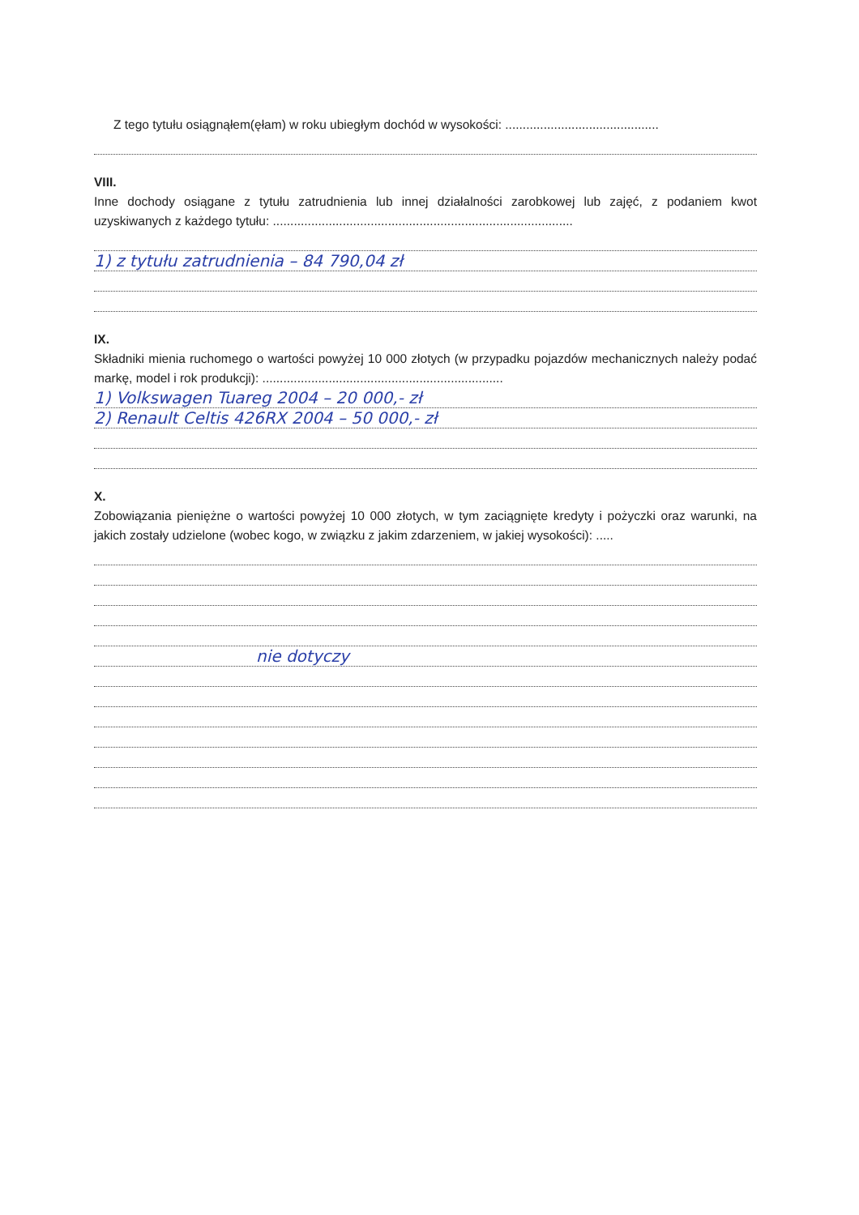Z tego tytułu osiągnąłem(ęłam) w roku ubiegłym dochód w wysokości: ............................................
VIII.
Inne dochody osiągane z tytułu zatrudnienia lub innej działalności zarobkowej lub zajęć, z podaniem kwot uzyskiwanych z każdego tytułu: ......................................................................................
1) z tytułu zatrudnienia – 84 790,04 zł
IX.
Składniki mienia ruchomego o wartości powyżej 10 000 złotych (w przypadku pojazdów mechanicznych należy podać markę, model i rok produkcji): .....................................................................
1) Volkswagen Tuareg 2004 – 20 000,- zł
2) Renault Celtis 426RX 2004 – 50 000,- zł
X.
Zobowiązania pieniężne o wartości powyżej 10 000 złotych, w tym zaciągnięte kredyty i pożyczki oraz warunki, na jakich zostały udzielone (wobec kogo, w związku z jakim zdarzeniem, w jakiej wysokości): .....
nie dotyczy